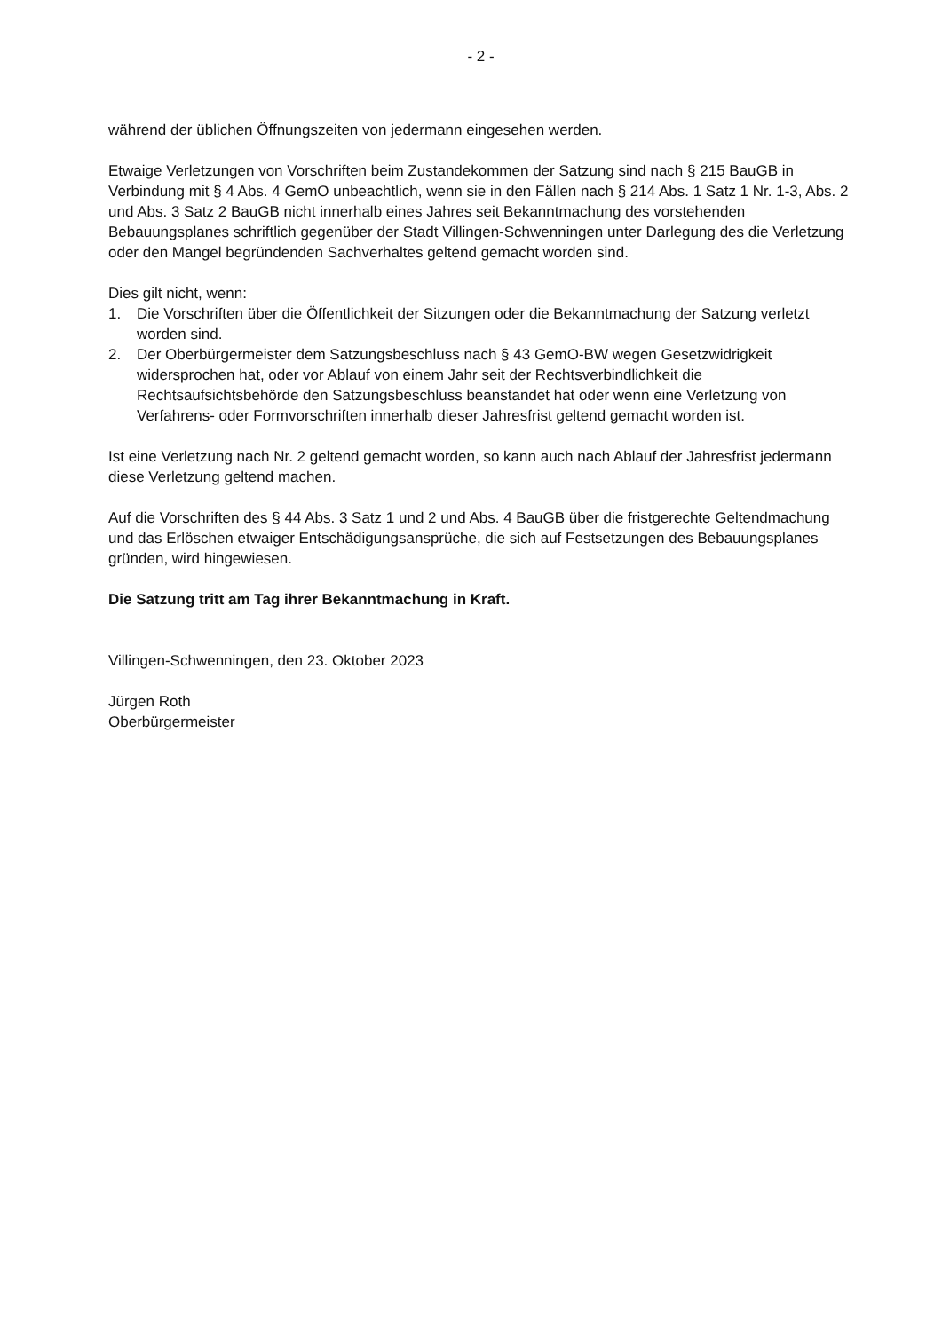- 2 -
während der üblichen Öffnungszeiten von jedermann eingesehen werden.
Etwaige Verletzungen von Vorschriften beim Zustandekommen der Satzung sind nach § 215 BauGB in Verbindung mit § 4 Abs. 4 GemO unbeachtlich, wenn sie in den Fällen nach § 214 Abs. 1 Satz 1 Nr. 1-3, Abs. 2 und Abs. 3 Satz 2 BauGB nicht innerhalb eines Jahres seit Bekanntmachung des vorstehenden Bebauungsplanes schriftlich gegenüber der Stadt Villingen-Schwenningen unter Darlegung des die Verletzung oder den Mangel begründenden Sachverhaltes geltend gemacht worden sind.
Dies gilt nicht, wenn:
1. Die Vorschriften über die Öffentlichkeit der Sitzungen oder die Bekanntmachung der Satzung verletzt worden sind.
2. Der Oberbürgermeister dem Satzungsbeschluss nach § 43 GemO-BW wegen Gesetzwidrigkeit widersprochen hat, oder vor Ablauf von einem Jahr seit der Rechtsverbindlichkeit die Rechtsaufsichtsbehörde den Satzungsbeschluss beanstandet hat oder wenn eine Verletzung von Verfahrens- oder Formvorschriften innerhalb dieser Jahresfrist geltend gemacht worden ist.
Ist eine Verletzung nach Nr. 2 geltend gemacht worden, so kann auch nach Ablauf der Jahresfrist jedermann diese Verletzung geltend machen.
Auf die Vorschriften des § 44 Abs. 3 Satz 1 und 2 und Abs. 4 BauGB über die fristgerechte Geltendmachung und das Erlöschen etwaiger Entschädigungsansprüche, die sich auf Festsetzungen des Bebauungsplanes gründen, wird hingewiesen.
Die Satzung tritt am Tag ihrer Bekanntmachung in Kraft.
Villingen-Schwenningen, den 23. Oktober 2023
Jürgen Roth
Oberbürgermeister